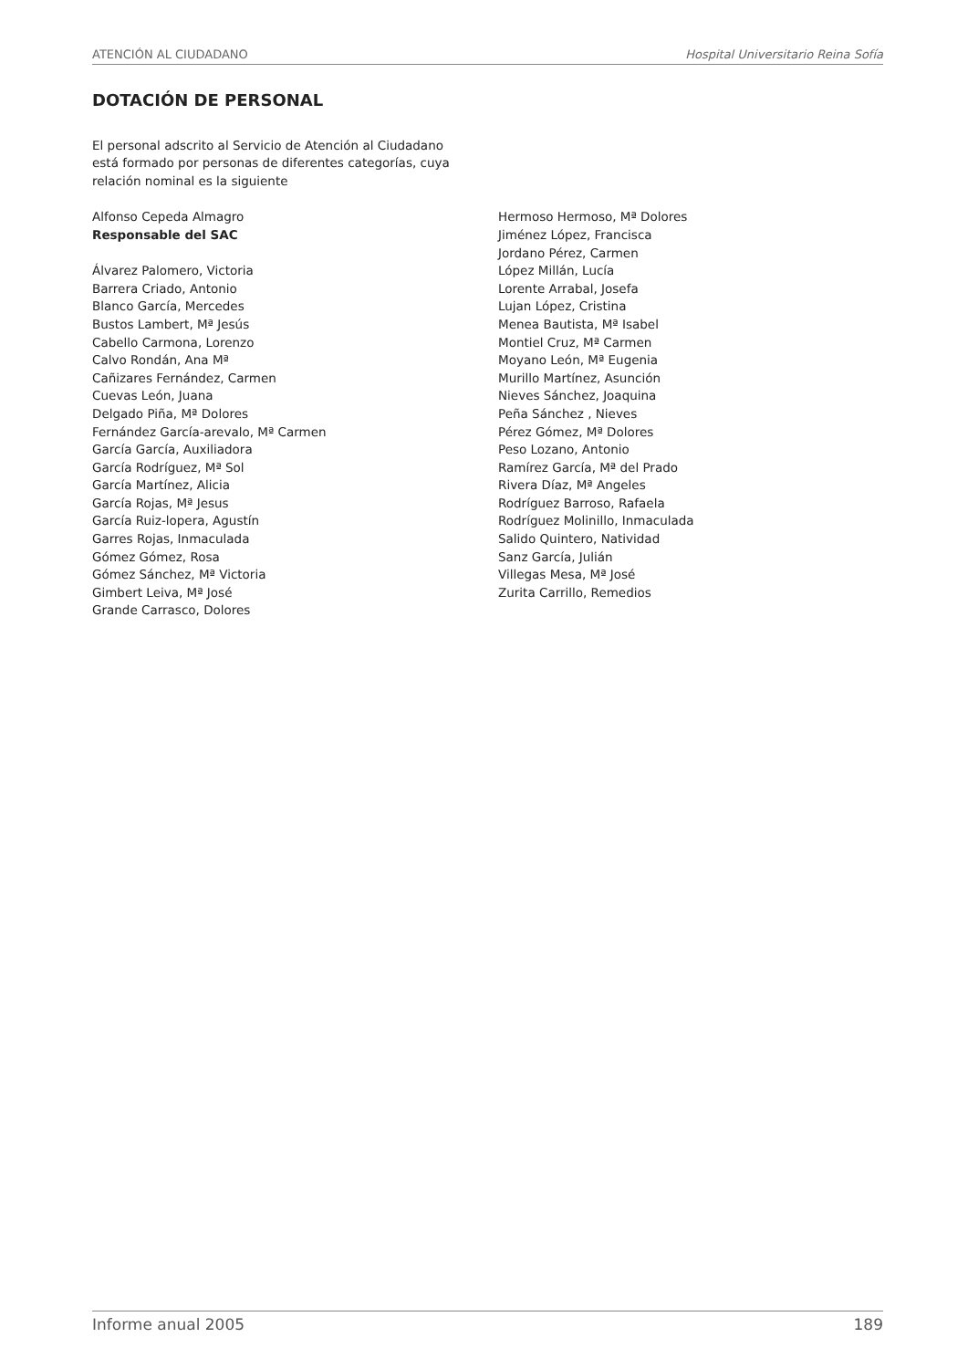ATENCIÓN AL CIUDADANO Hospital Universitario Reina Sofía
DOTACIÓN DE PERSONAL
El personal adscrito al Servicio de Atención al Ciudadano está formado por personas de diferentes categorías, cuya relación nominal es la siguiente
Alfonso Cepeda Almagro
Responsable del SAC
Álvarez Palomero, Victoria
Barrera Criado, Antonio
Blanco García, Mercedes
Bustos Lambert, Mª Jesús
Cabello Carmona, Lorenzo
Calvo Rondán, Ana Mª
Cañizares Fernández, Carmen
Cuevas León, Juana
Delgado Piña, Mª Dolores
Fernández García-arevalo, Mª Carmen
García García, Auxiliadora
García Rodríguez, Mª Sol
García Martínez, Alicia
García Rojas, Mª Jesus
García Ruiz-lopera, Agustín
Garres Rojas, Inmaculada
Gómez Gómez, Rosa
Gómez Sánchez, Mª Victoria
Gimbert Leiva, Mª José
Grande Carrasco, Dolores
Hermoso Hermoso, Mª Dolores
Jiménez López, Francisca
Jordano Pérez, Carmen
López Millán, Lucía
Lorente Arrabal, Josefa
Lujan López, Cristina
Menea Bautista, Mª Isabel
Montiel Cruz, Mª Carmen
Moyano León, Mª Eugenia
Murillo Martínez, Asunción
Nieves Sánchez, Joaquina
Peña Sánchez , Nieves
Pérez Gómez, Mª Dolores
Peso Lozano, Antonio
Ramírez García, Mª del Prado
Rivera Díaz, Mª Angeles
Rodríguez Barroso, Rafaela
Rodríguez Molinillo, Inmaculada
Salido Quintero, Natividad
Sanz García, Julián
Villegas Mesa, Mª José
Zurita Carrillo, Remedios
Informe anual 2005 189